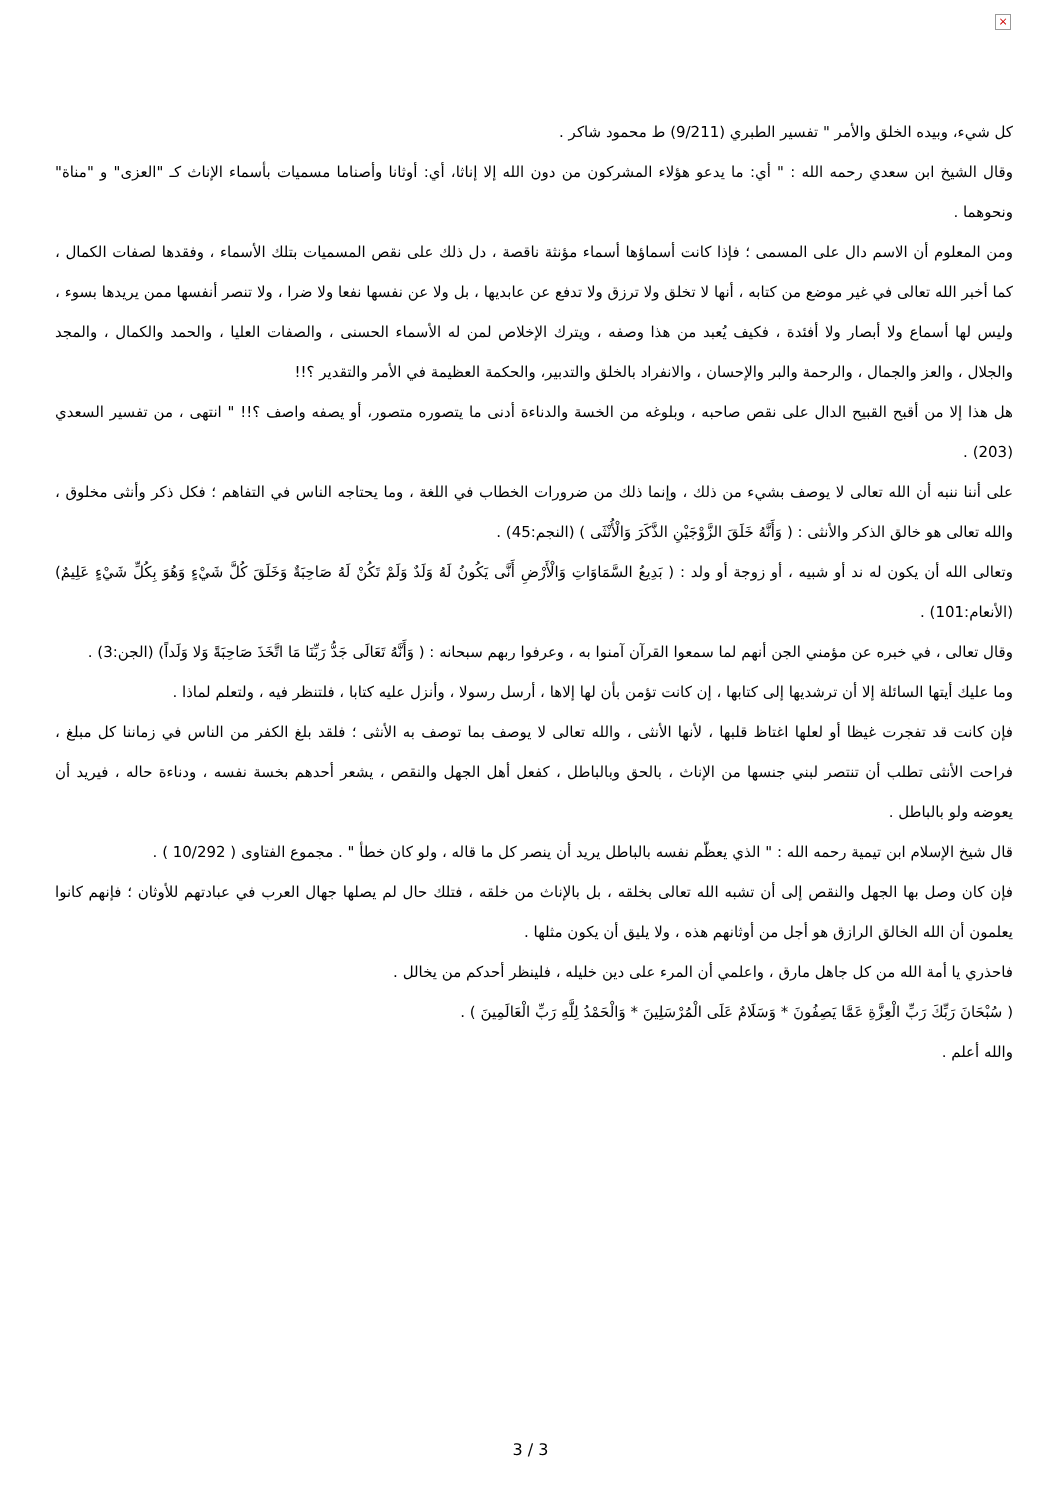×
كل شيء، وبيده الخلق والأمر " تفسير الطبري (9/211) ط محمود شاكر .
وقال الشيخ ابن سعدي رحمه الله : " أي: ما يدعو هؤلاء المشركون من دون الله إلا إناثا، أي: أوثانا وأصناما مسميات بأسماء الإناث كـ "العزى" و "مناة" ونحوهما .
ومن المعلوم أن الاسم دال على المسمى ؛ فإذا كانت أسماؤها أسماء مؤنثة ناقصة ، دل ذلك على نقص المسميات بتلك الأسماء ، وفقدها لصفات الكمال ، كما أخبر الله تعالى في غير موضع من كتابه ، أنها لا تخلق ولا ترزق ولا تدفع عن عابديها ، بل ولا عن نفسها نفعا ولا ضرا ، ولا تنصر أنفسها ممن يريدها بسوء ، وليس لها أسماع ولا أبصار ولا أفئدة ، فكيف يُعبد من هذا وصفه ، ويترك الإخلاص لمن له الأسماء الحسنى ، والصفات العليا ، والحمد والكمال ، والمجد والجلال ، والعز والجمال ، والرحمة والبر والإحسان ، والانفراد بالخلق والتدبير، والحكمة العظيمة في الأمر والتقدير ؟!!
هل هذا إلا من أقبح القبيح الدال على نقص صاحبه ، وبلوغه من الخسة والدناءة أدنى ما يتصوره متصور، أو يصفه واصف ؟!! " انتهى ، من تفسير السعدي (203) .
على أننا ننبه أن الله تعالى لا يوصف بشيء من ذلك ، وإنما ذلك من ضرورات الخطاب في اللغة ، وما يحتاجه الناس في التفاهم ؛ فكل ذكر وأنثى مخلوق ، والله تعالى هو خالق الذكر والأنثى : ( وَأَنَّهُ خَلَقَ الزَّوْجَيْنِ الذَّكَرَ وَالْأُنْثَى ) (النجم:45) .
وتعالى الله أن يكون له ند أو شبيه ، أو زوجة أو ولد : ( بَدِيعُ السَّمَاوَاتِ وَالْأَرْضِ أَنَّى يَكُونُ لَهُ وَلَدٌ وَلَمْ تَكُنْ لَهُ صَاحِبَةٌ وَخَلَقَ كُلَّ شَيْءٍ وَهُوَ بِكُلِّ شَيْءٍ عَلِيمٌ) (الأنعام:101) .
وقال تعالى ، في خبره عن مؤمني الجن أنهم لما سمعوا القرآن آمنوا به ، وعرفوا ربهم سبحانه : ( وَأَنَّهُ تَعَالَى جَدُّ رَبِّنَا مَا اتَّخَذَ صَاحِبَةً وَلا وَلَداً) (الجن:3) .
وما عليك أيتها السائلة إلا أن ترشديها إلى كتابها ، إن كانت تؤمن بأن لها إلاها ، أرسل رسولا ، وأنزل عليه كتابا ، فلتنظر فيه ، ولتعلم لماذا .
فإن كانت قد تفجرت غيظا أو لعلها اغتاظ قلبها ، لأنها الأنثى ، والله تعالى لا يوصف بما توصف به الأنثى ؛ فلقد بلغ الكفر من الناس في زماننا كل مبلغ ، فراحت الأنثى تطلب أن تنتصر لبني جنسها من الإناث ، بالحق وبالباطل ، كفعل أهل الجهل والنقص ، يشعر أحدهم بخسة نفسه ، ودناءة حاله ، فيريد أن يعوضه ولو بالباطل .
قال شيخ الإسلام ابن تيمية رحمه الله : " الذي يعظّم نفسه بالباطل يريد أن ينصر كل ما قاله ، ولو كان خطأ " . مجموع الفتاوى ( 10/292 ) .
فإن كان وصل بها الجهل والنقص إلى أن تشبه الله تعالى بخلقه ، بل بالإناث من خلقه ، فتلك حال لم يصلها جهال العرب في عبادتهم للأوثان ؛ فإنهم كانوا يعلمون أن الله الخالق الرازق هو أجل من أوثانهم هذه ، ولا يليق أن يكون مثلها .
فاحذري يا أمة الله من كل جاهل مارق ، واعلمي أن المرء على دين خليله ، فلينظر أحدكم من يخالل .
( سُبْحَانَ رَبِّكَ رَبِّ الْعِزَّةِ عَمَّا يَصِفُونَ * وَسَلَامٌ عَلَى الْمُرْسَلِينَ * وَالْحَمْدُ لِلَّهِ رَبِّ الْعَالَمِينَ ) .
والله أعلم .
3 / 3